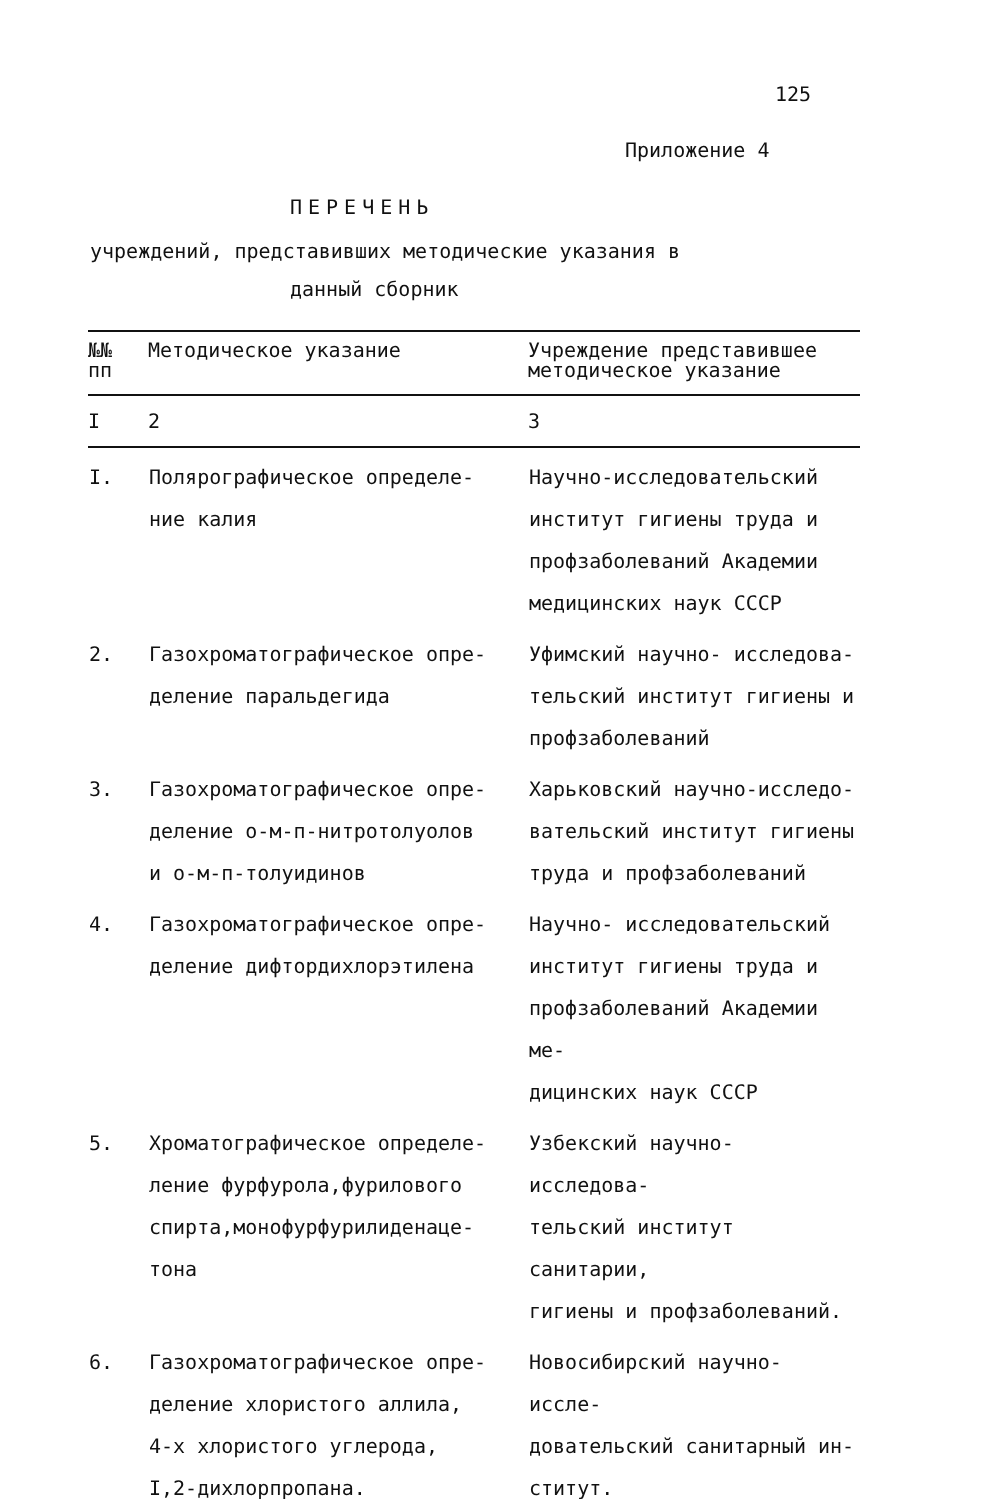125
Приложение 4
ПЕРЕЧЕНЬ
учреждений, представивших методические указания в
данный сборник
| №№ пп | Методическое указание | Учреждение представившее методическое указание |
| --- | --- | --- |
| I | 2 | 3 |
| I. | Полярографическое определе- ние калия | Научно-исследовательский институт гигиены труда и профзаболеваний Академии медицинских наук СССР |
| 2. | Газохроматографическое опре- деление паральдегида | Уфимский научно- исследова- тельский институт гигиены и профзаболеваний |
| 3. | Газохроматографическое опре- деление о-м-п-нитротолуолов и о-м-п-толуидинов | Харьковский научно-исследо- вательский институт гигиены труда и профзаболеваний |
| 4. | Газохроматографическое опре- деление дифтордихлорэтилена | Научно- исследовательский институт гигиены труда и профзаболеваний Академии ме- дицинских наук СССР |
| 5. | Хроматографическое определе- ление фурфурола,фурилового спирта,монофурфурилиденаце- тона | Узбекский научно- исследова- тельский институт санитарии, гигиены и профзаболеваний. |
| 6. | Газохроматографическое опре- деление хлористого аллила, 4-х хлористого углерода, I,2-дихлорпропана. | Новосибирский научно- иссле- довательский санитарный ин- ститут. |